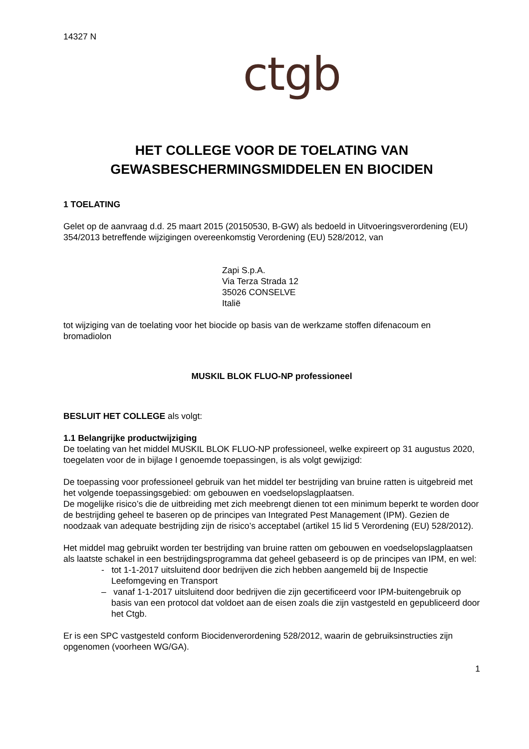14327 N
ctgb
HET COLLEGE VOOR DE TOELATING VAN
GEWASBESCHERMINGSMIDDELEN EN BIOCIDEN
1 TOELATING
Gelet op de aanvraag d.d. 25 maart 2015 (20150530, B-GW) als bedoeld in Uitvoeringsverordening (EU) 354/2013 betreffende wijzigingen overeenkomstig Verordening (EU) 528/2012, van
Zapi S.p.A.
Via Terza Strada 12
35026 CONSELVE
Italië
tot wijziging van de toelating voor het biocide op basis van de werkzame stoffen difenacoum en bromadiolon
MUSKIL BLOK FLUO-NP professioneel
BESLUIT HET COLLEGE als volgt:
1.1 Belangrijke productwijziging
De toelating van het middel MUSKIL BLOK FLUO-NP professioneel, welke expireert op 31 augustus 2020, toegelaten voor de in bijlage I genoemde toepassingen, is als volgt gewijzigd:
De toepassing voor professioneel gebruik van het middel ter bestrijding van bruine ratten is uitgebreid met het volgende toepassingsgebied: om gebouwen en voedselopslagplaatsen.
De mogelijke risico’s die de uitbreiding met zich meebrengt dienen tot een minimum beperkt te worden door de bestrijding geheel te baseren op de principes van Integrated Pest Management (IPM). Gezien de noodzaak van adequate bestrijding zijn de risico’s acceptabel (artikel 15 lid 5 Verordening (EU) 528/2012).
Het middel mag gebruikt worden ter bestrijding van bruine ratten om gebouwen en voedselopslagplaatsen als laatste schakel in een bestrijdingsprogramma dat geheel gebaseerd is op de principes van IPM, en wel:
- tot 1-1-2017 uitsluitend door bedrijven die zich hebben aangemeld bij de Inspectie Leefomgeving en Transport
– vanaf 1-1-2017 uitsluitend door bedrijven die zijn gecertificeerd voor IPM-buitengebruik op basis van een protocol dat voldoet aan de eisen zoals die zijn vastgesteld en gepubliceerd door het Ctgb.
Er is een SPC vastgesteld conform Biocidenverordening 528/2012, waarin de gebruiksinstructies zijn opgenomen (voorheen WG/GA).
1